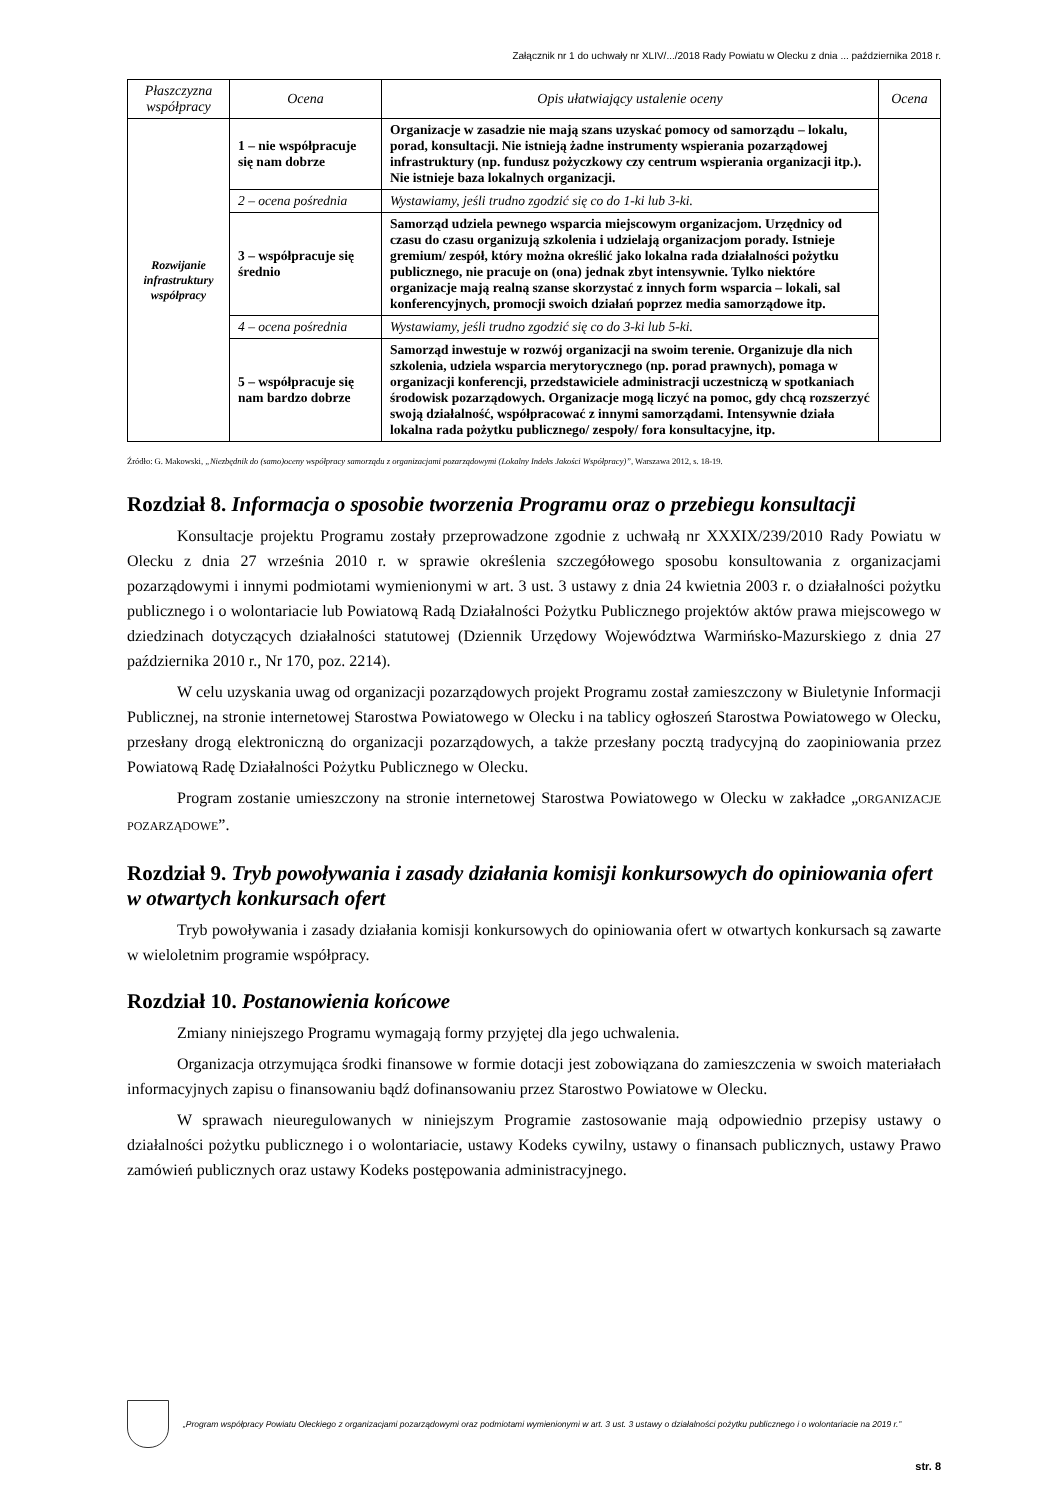Załącznik nr 1 do uchwały nr XLIV/.../2018 Rady Powiatu w Olecku z dnia ... października 2018 r.
| Płaszczyzna współpracy | Ocena | Opis ułatwiający ustalenie oceny | Ocena |
| --- | --- | --- | --- |
| Rozwijanie infrastruktury współpracy | 1 – nie współpracuje się nam dobrze | Organizacje w zasadzie nie mają szans uzyskać pomocy od samorządu – lokalu, porad, konsultacji. Nie istnieją żadne instrumenty wspierania pozarządowej infrastruktury (np. fundusz pożyczkowy czy centrum wspierania organizacji itp.). Nie istnieje baza lokalnych organizacji. | |
| | 2 – ocena pośrednia | Wystawiamy, jeśli trudno zgodzić się co do 1-ki lub 3-ki. | |
| | 3 – współpracuje się średnio | Samorząd udziela pewnego wsparcia miejscowym organizacjom. Urzędnicy od czasu do czasu organizują szkolenia i udzielają organizacjom porady. Istnieje gremium/ zespół, który można określić jako lokalna rada działalności pożytku publicznego, nie pracuje on (ona) jednak zbyt intensywnie. Tylko niektóre organizacje mają realną szanse skorzystać z innych form wsparcia – lokali, sal konferencyjnych, promocji swoich działań poprzez media samorządowe itp. | |
| | 4 – ocena pośrednia | Wystawiamy, jeśli trudno zgodzić się co do 3-ki lub 5-ki. | |
| | 5 – współpracuje się nam bardzo dobrze | Samorząd inwestuje w rozwój organizacji na swoim terenie. Organizuje dla nich szkolenia, udziela wsparcia merytorycznego (np. porad prawnych), pomaga w organizacji konferencji, przedstawiciele administracji uczestniczą w spotkaniach środowisk pozarządowych. Organizacje mogą liczyć na pomoc, gdy chcą rozszerzyć swoją działalność, współpracować z innymi samorządami. Intensywnie działa lokalna rada pożytku publicznego/ zespoły/ fora konsultacyjne, itp. | |
Źródło: G. Makowski, „Niezbędnik do (samo)oceny współpracy samorządu z organizacjami pozarządowymi (Lokalny Indeks Jakości Współpracy)”, Warszawa 2012, s. 18-19.
Rozdział 8. Informacja o sposobie tworzenia Programu oraz o przebiegu konsultacji
Konsultacje projektu Programu zostały przeprowadzone zgodnie z uchwałą nr XXXIX/239/2010 Rady Powiatu w Olecku z dnia 27 września 2010 r. w sprawie określenia szczegółowego sposobu konsultowania z organizacjami pozarządowymi i innymi podmiotami wymienionymi w art. 3 ust. 3 ustawy z dnia 24 kwietnia 2003 r. o działalności pożytku publicznego i o wolontariacie lub Powiatową Radą Działalności Pożytku Publicznego projektów aktów prawa miejscowego w dziedzinach dotyczących działalności statutowej (Dziennik Urzędowy Województwa Warmińsko-Mazurskiego z dnia 27 października 2010 r., Nr 170, poz. 2214).
W celu uzyskania uwag od organizacji pozarządowych projekt Programu został zamieszczony w Biuletynie Informacji Publicznej, na stronie internetowej Starostwa Powiatowego w Olecku i na tablicy ogłoszeń Starostwa Powiatowego w Olecku, przesłany drogą elektroniczną do organizacji pozarządowych, a także przesłany pocztą tradycyjną do zaopiniowania przez Powiatową Radę Działalności Pożytku Publicznego w Olecku.
Program zostanie umieszczony na stronie internetowej Starostwa Powiatowego w Olecku w zakładce „ORGANIZACJE POZARZĄDOWE”.
Rozdział 9. Tryb powoływania i zasady działania komisji konkursowych do opiniowania ofert w otwartych konkursach ofert
Tryb powoływania i zasady działania komisji konkursowych do opiniowania ofert w otwartych konkursach są zawarte w wieloletnim programie współpracy.
Rozdział 10. Postanowienia końcowe
Zmiany niniejszego Programu wymagają formy przyjętej dla jego uchwalenia.
Organizacja otrzymująca środki finansowe w formie dotacji jest zobowiązana do zamieszczenia w swoich materiałach informacyjnych zapisu o finansowaniu bądź dofinansowaniu przez Starostwo Powiatowe w Olecku.
W sprawach nieuregulowanych w niniejszym Programie zastosowanie mają odpowiednio przepisy ustawy o działalności pożytku publicznego i o wolontariacie, ustawy Kodeks cywilny, ustawy o finansach publicznych, ustawy Prawo zamówień publicznych oraz ustawy Kodeks postępowania administracyjnego.
„Program współpracy Powiatu Oleckiego z organizacjami pozarządowymi oraz podmiotami wymienionymi w art. 3 ust. 3 ustawy o działalności pożytku publicznego i o wolontariacie na 2019 r.”
str. 8